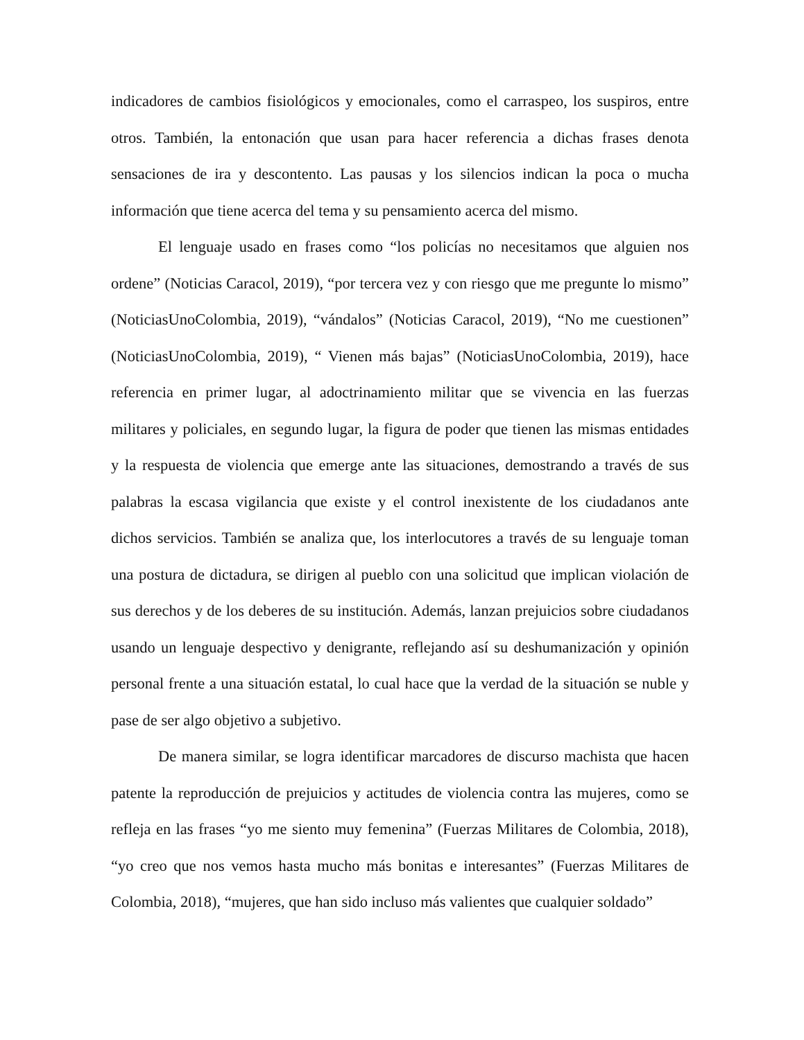indicadores de cambios fisiológicos y emocionales, como el carraspeo, los suspiros, entre otros. También, la entonación que usan para hacer referencia a dichas frases denota sensaciones de ira y descontento. Las pausas y los silencios indican la poca o mucha información que tiene acerca del tema y su pensamiento acerca del mismo.
El lenguaje usado en frases como “los policías no necesitamos que alguien nos ordene” (Noticias Caracol, 2019), “por tercera vez y con riesgo que me pregunte lo mismo” (NoticiasUnoColombia, 2019), “vándalos” (Noticias Caracol, 2019), “No me cuestionen” (NoticiasUnoColombia, 2019), “ Vienen más bajas” (NoticiasUnoColombia, 2019), hace referencia en primer lugar, al adoctrinamiento militar que se vivencia en las fuerzas militares y policiales, en segundo lugar, la figura de poder que tienen las mismas entidades y la respuesta de violencia que emerge ante las situaciones, demostrando a través de sus palabras la escasa vigilancia que existe y el control inexistente de los ciudadanos ante dichos servicios. También se analiza que, los interlocutores a través de su lenguaje toman una postura de dictadura, se dirigen al pueblo con una solicitud que implican violación de sus derechos y de los deberes de su institución. Además, lanzan prejuicios sobre ciudadanos usando un lenguaje despectivo y denigrante, reflejando así su deshumanización y opinión personal frente a una situación estatal, lo cual hace que la verdad de la situación se nuble y pase de ser algo objetivo a subjetivo.
De manera similar, se logra identificar marcadores de discurso machista que hacen patente la reproducción de prejuicios y actitudes de violencia contra las mujeres, como se refleja en las frases “yo me siento muy femenina” (Fuerzas Militares de Colombia, 2018), “yo creo que nos vemos hasta mucho más bonitas e interesantes” (Fuerzas Militares de Colombia, 2018), “mujeres, que han sido incluso más valientes que cualquier soldado”